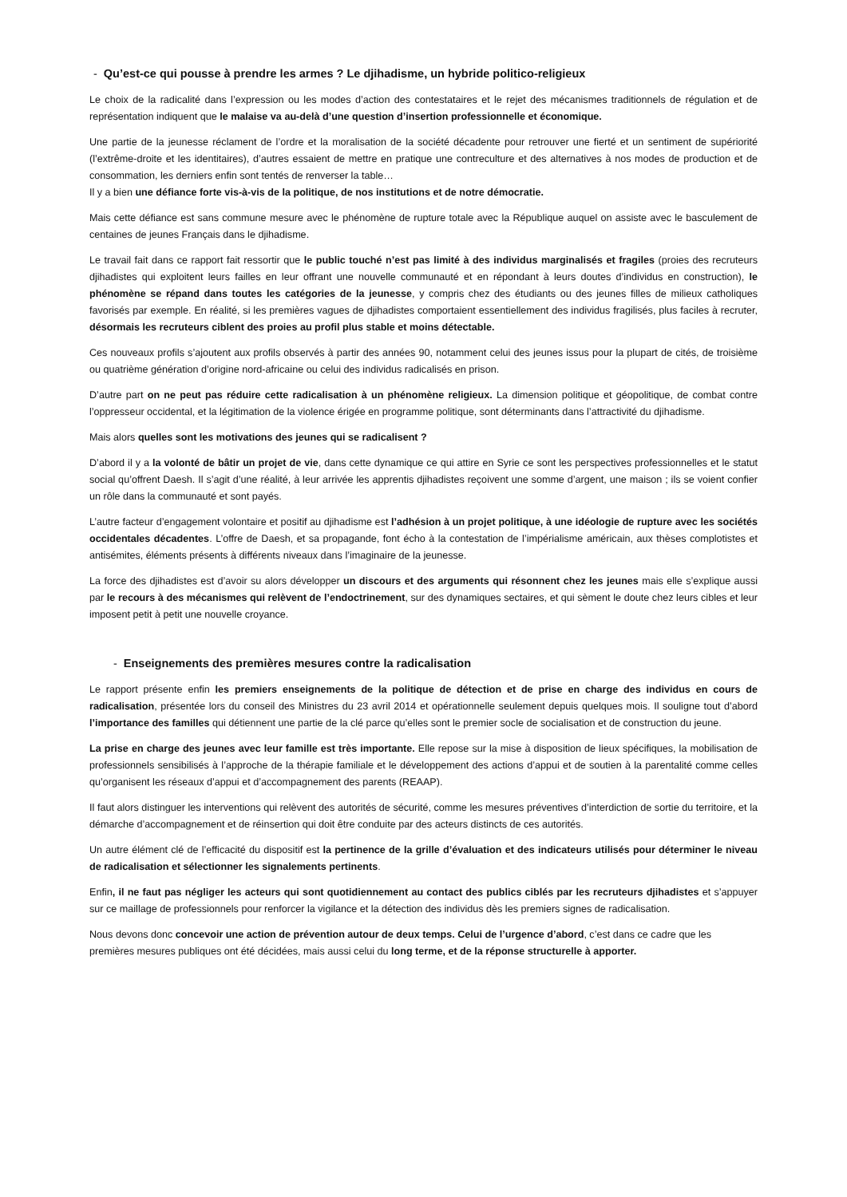- Qu’est-ce qui pousse à prendre les armes ? Le djihadisme, un hybride politico-religieux
Le choix de la radicalité dans l’expression ou les modes d’action des contestataires et le rejet des mécanismes traditionnels de régulation et de représentation indiquent que le malaise va au-delà d’une question d’insertion professionnelle et économique.
Une partie de la jeunesse réclament de l’ordre et la moralisation de la société décadente pour retrouver une fierté et un sentiment de supériorité (l’extrême-droite et les identitaires), d’autres essaient de mettre en pratique une contreculture et des alternatives à nos modes de production et de consommation, les derniers enfin sont tentés de renverser la table…
Il y a bien une défiance forte vis-à-vis de la politique, de nos institutions et de notre démocratie.
Mais cette défiance est sans commune mesure avec le phénomène de rupture totale avec la République auquel on assiste avec le basculement de centaines de jeunes Français dans le djihadisme.
Le travail fait dans ce rapport fait ressortir que le public touché n’est pas limité à des individus marginalisés et fragiles (proies des recruteurs djihadistes qui exploitent leurs failles en leur offrant une nouvelle communauté et en répondant à leurs doutes d’individus en construction), le phénomène se répand dans toutes les catégories de la jeunesse, y compris chez des étudiants ou des jeunes filles de milieux catholiques favorisés par exemple. En réalité, si les premières vagues de djihadistes comportaient essentiellement des individus fragilisés, plus faciles à recruter, désormais les recruteurs ciblent des proies au profil plus stable et moins détectable.
Ces nouveaux profils s’ajoutent aux profils observés à partir des années 90, notamment celui des jeunes issus pour la plupart de cités, de troisième ou quatrième génération d’origine nord-africaine ou celui des individus radicalisés en prison.
D’autre part on ne peut pas réduire cette radicalisation à un phénomène religieux. La dimension politique et géopolitique, de combat contre l’oppresseur occidental, et la légitimation de la violence érigée en programme politique, sont déterminants dans l’attractivité du djihadisme.
Mais alors quelles sont les motivations des jeunes qui se radicalisent ?
D’abord il y a la volonté de bâtir un projet de vie, dans cette dynamique ce qui attire en Syrie ce sont les perspectives professionnelles et le statut social qu’offrent Daesh. Il s’agit d’une réalité, à leur arrivée les apprentis djihadistes reçoivent une somme d’argent, une maison ; ils se voient confier un rôle dans la communauté et sont payés.
L’autre facteur d’engagement volontaire et positif au djihadisme est l’adhésion à un projet politique, à une idéologie de rupture avec les sociétés occidentales décadentes. L’offre de Daesh, et sa propagande, font écho à la contestation de l’impérialisme américain, aux thèses complotistes et antisémites, éléments présents à différents niveaux dans l’imaginaire de la jeunesse.
La force des djihadistes est d’avoir su alors développer un discours et des arguments qui résonnent chez les jeunes mais elle s’explique aussi par le recours à des mécanismes qui relèvent de l’endoctrinement, sur des dynamiques sectaires, et qui sèment le doute chez leurs cibles et leur imposent petit à petit une nouvelle croyance.
- Enseignements des premières mesures contre la radicalisation
Le rapport présente enfin les premiers enseignements de la politique de détection et de prise en charge des individus en cours de radicalisation, présentée lors du conseil des Ministres du 23 avril 2014 et opérationnelle seulement depuis quelques mois. Il souligne tout d’abord l’importance des familles qui détiennent une partie de la clé parce qu’elles sont le premier socle de socialisation et de construction du jeune.
La prise en charge des jeunes avec leur famille est très importante. Elle repose sur la mise à disposition de lieux spécifiques, la mobilisation de professionnels sensibilisés à l’approche de la thérapie familiale et le développement des actions d’appui et de soutien à la parentalité comme celles qu’organisent les réseaux d’appui et d’accompagnement des parents (REAAP).
Il faut alors distinguer les interventions qui relèvent des autorités de sécurité, comme les mesures préventives d’interdiction de sortie du territoire, et la démarche d’accompagnement et de réinsertion qui doit être conduite par des acteurs distincts de ces autorités.
Un autre élément clé de l’efficacité du dispositif est la pertinence de la grille d’évaluation et des indicateurs utilisés pour déterminer le niveau de radicalisation et sélectionner les signalements pertinents.
Enfin, il ne faut pas négliger les acteurs qui sont quotidiennement au contact des publics ciblés par les recruteurs djihadistes et s’appuyer sur ce maillage de professionnels pour renforcer la vigilance et la détection des individus dès les premiers signes de radicalisation.
Nous devons donc concevoir une action de prévention autour de deux temps. Celui de l’urgence d’abord, c’est dans ce cadre que les premières mesures publiques ont été décidées, mais aussi celui du long terme, et de la réponse structurelle à apporter.